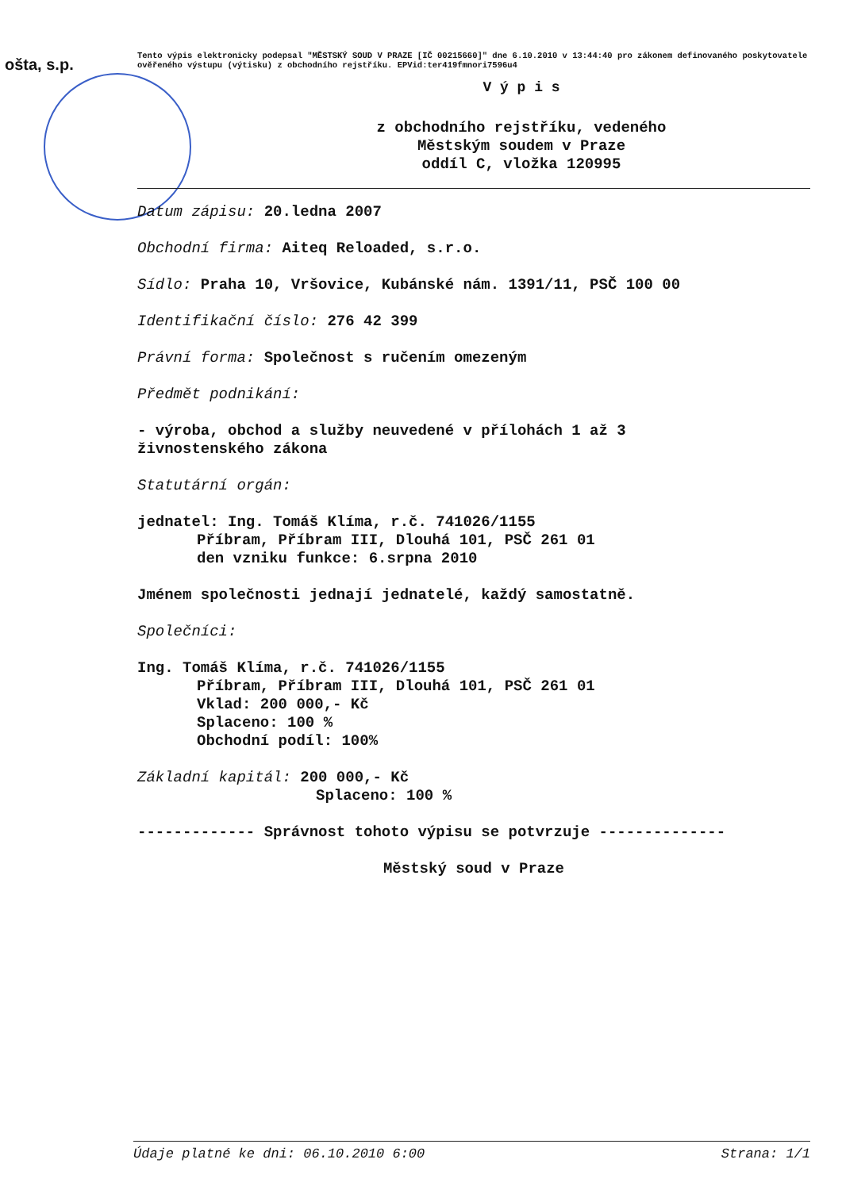ošta, s.p.
Tento výpis elektronicky podepsal "MĚSTSKÝ SOUD V PRAZE [IČ 00215660]" dne 6.10.2010 v 13:44:40 pro zákonem definovaného poskytovatele ověřeného výstupu (výtisku) z obchodního rejstříku. EPVid:ter419fmnori7596u4
V ý p i s
z obchodního rejstříku, vedeného
Městským soudem v Praze
oddíl C, vložka 120995
Datum zápisu: 20.ledna 2007
Obchodní firma: Aiteq Reloaded, s.r.o.
Sídlo: Praha 10, Vršovice, Kubánské nám. 1391/11, PSČ 100 00
Identifikační číslo: 276 42 399
Právní forma: Společnost s ručením omezeným
Předmět podnikání:
- výroba, obchod a služby neuvedené v přílohách 1 až 3
živnostenského zákona
Statutární orgán:
jednatel: Ing. Tomáš Klíma, r.č. 741026/1155
Příbram, Příbram III, Dlouhá 101, PSČ 261 01
den vzniku funkce: 6.srpna 2010
Jménem společnosti jednají jednatelé, každý samostatně.
Společníci:
Ing. Tomáš Klíma, r.č. 741026/1155
Příbram, Příbram III, Dlouhá 101, PSČ 261 01
Vklad: 200 000,- Kč
Splaceno: 100 %
Obchodní podíl: 100%
Základní kapitál: 200 000,- Kč
Splaceno: 100 %
------------- Správnost tohoto výpisu se potvrzuje --------------
Městský soud v Praze
Údaje platné ke dni: 06.10.2010 6:00 Strana: 1/1